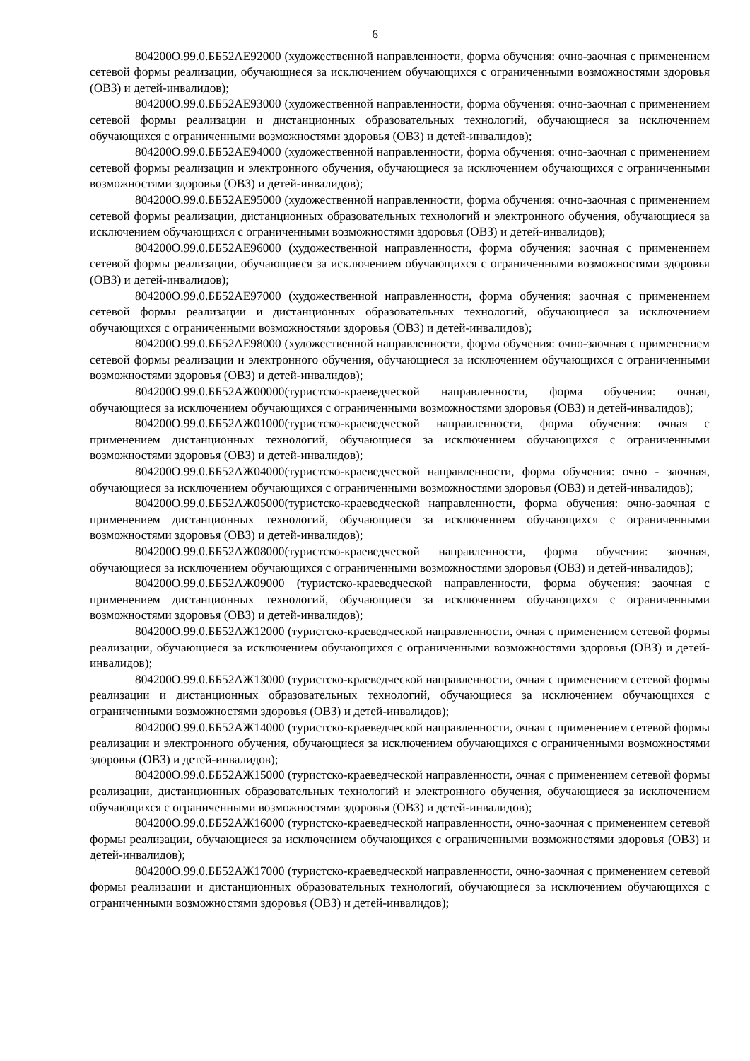6
804200О.99.0.ББ52АЕ92000 (художественной направленности, форма обучения: очно-заочная с применением сетевой формы реализации, обучающиеся за исключением обучающихся с ограниченными возможностями здоровья (ОВЗ) и детей-инвалидов);
804200О.99.0.ББ52АЕ93000 (художественной направленности, форма обучения: очно-заочная с применением сетевой формы реализации и дистанционных образовательных технологий, обучающиеся за исключением обучающихся с ограниченными возможностями здоровья (ОВЗ) и детей-инвалидов);
804200О.99.0.ББ52АЕ94000 (художественной направленности, форма обучения: очно-заочная с применением сетевой формы реализации и электронного обучения, обучающиеся за исключением обучающихся с ограниченными возможностями здоровья (ОВЗ) и детей-инвалидов);
804200О.99.0.ББ52АЕ95000 (художественной направленности, форма обучения: очно-заочная с применением сетевой формы реализации, дистанционных образовательных технологий и электронного обучения, обучающиеся за исключением обучающихся с ограниченными возможностями здоровья (ОВЗ) и детей-инвалидов);
804200О.99.0.ББ52АЕ96000 (художественной направленности, форма обучения: заочная с применением сетевой формы реализации, обучающиеся за исключением обучающихся с ограниченными возможностями здоровья (ОВЗ) и детей-инвалидов);
804200О.99.0.ББ52АЕ97000 (художественной направленности, форма обучения: заочная с применением сетевой формы реализации и дистанционных образовательных технологий, обучающиеся за исключением обучающихся с ограниченными возможностями здоровья (ОВЗ) и детей-инвалидов);
804200О.99.0.ББ52АЕ98000 (художественной направленности, форма обучения: очно-заочная с применением сетевой формы реализации и электронного обучения, обучающиеся за исключением обучающихся с ограниченными возможностями здоровья (ОВЗ) и детей-инвалидов);
804200О.99.0.ББ52АЖ00000(туристско-краеведческой направленности, форма обучения: очная, обучающиеся за исключением обучающихся с ограниченными возможностями здоровья (ОВЗ) и детей-инвалидов);
804200О.99.0.ББ52АЖ01000(туристско-краеведческой направленности, форма обучения: очная с применением дистанционных технологий, обучающиеся за исключением обучающихся с ограниченными возможностями здоровья (ОВЗ) и детей-инвалидов);
804200О.99.0.ББ52АЖ04000(туристско-краеведческой направленности, форма обучения: очно - заочная, обучающиеся за исключением обучающихся с ограниченными возможностями здоровья (ОВЗ) и детей-инвалидов);
804200О.99.0.ББ52АЖ05000(туристско-краеведческой направленности, форма обучения: очно-заочная с применением дистанционных технологий, обучающиеся за исключением обучающихся с ограниченными возможностями здоровья (ОВЗ) и детей-инвалидов);
804200О.99.0.ББ52АЖ08000(туристско-краеведческой направленности, форма обучения: заочная, обучающиеся за исключением обучающихся с ограниченными возможностями здоровья (ОВЗ) и детей-инвалидов);
804200О.99.0.ББ52АЖ09000 (туристско-краеведческой направленности, форма обучения: заочная с применением дистанционных технологий, обучающиеся за исключением обучающихся с ограниченными возможностями здоровья (ОВЗ) и детей-инвалидов);
804200О.99.0.ББ52АЖ12000 (туристско-краеведческой направленности, очная с применением сетевой формы реализации, обучающиеся за исключением обучающихся с ограниченными возможностями здоровья (ОВЗ) и детей-инвалидов);
804200О.99.0.ББ52АЖ13000 (туристско-краеведческой направленности, очная с применением сетевой формы реализации и дистанционных образовательных технологий, обучающиеся за исключением обучающихся с ограниченными возможностями здоровья (ОВЗ) и детей-инвалидов);
804200О.99.0.ББ52АЖ14000 (туристско-краеведческой направленности, очная с применением сетевой формы реализации и электронного обучения, обучающиеся за исключением обучающихся с ограниченными возможностями здоровья (ОВЗ) и детей-инвалидов);
804200О.99.0.ББ52АЖ15000 (туристско-краеведческой направленности, очная с применением сетевой формы реализации, дистанционных образовательных технологий и электронного обучения, обучающиеся за исключением обучающихся с ограниченными возможностями здоровья (ОВЗ) и детей-инвалидов);
804200О.99.0.ББ52АЖ16000 (туристско-краеведческой направленности, очно-заочная с применением сетевой формы реализации, обучающиеся за исключением обучающихся с ограниченными возможностями здоровья (ОВЗ) и детей-инвалидов);
804200О.99.0.ББ52АЖ17000 (туристско-краеведческой направленности, очно-заочная с применением сетевой формы реализации и дистанционных образовательных технологий, обучающиеся за исключением обучающихся с ограниченными возможностями здоровья (ОВЗ) и детей-инвалидов);